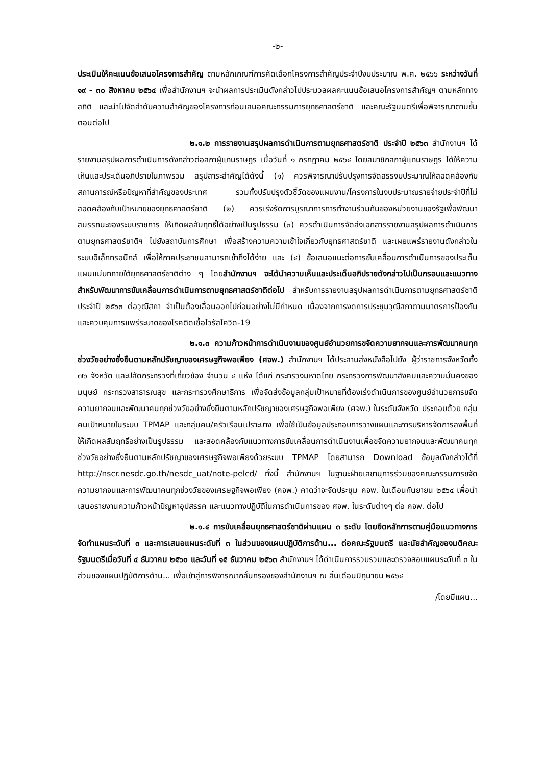-๒-
ประเมินให้คะแนนข้อเสนอโครงการสำคัญ ตามหลักเกณฑ์การคัดเลือกโครงการสำคัญประจำปีงบประมาณ พ.ศ. ๒๕๖๖ ระหว่างวันที่ ๑๙ - ๓๐ สิงหาคม ๒๕๖๔ เพื่อสำนักงานฯ จะนำผลการประเมินดังกล่าวไปประมวลผลคะแนนข้อเสนอโครงการสำคัญฯ ตามหลักทางสถิติ และนำไปจัดลำดับความสำคัญของโครงการก่อนเสนอคณะกรรมการยุทธศาสตร์ชาติ และคณะรัฐมนตรีเพื่อพิจารณาตามขั้นตอนต่อไป
๒.๑.๒ การรายงานสรุปผลการดำเนินการตามยุทธศาสตร์ชาติ ประจำปี ๒๕๖๓ สำนักงานฯ ได้รายงานสรุปผลการดำเนินการดังกล่าวต่อสภาผู้แทนราษฎร เมื่อวันที่ ๑ กรกฎาคม ๒๕๖๔ โดยสมาชิกสภาผู้แทนราษฎร ได้ให้ความเห็นและประเด็นอภิปรายในภาพรวม สรุปสาระสำคัญได้ดังนี้ (๑) ควรพิจารณาปรับปรุงการจัดสรรงบประมาณให้สอดคล้องกับสถานการณ์หรือปัญหาที่สำคัญของประเทศ รวมทั้งปรับปรุงตัวชี้วัดของแผนงาน/โครงการในงบประมาณรายจ่ายประจำปีที่ไม่สอดคล้องกับเป้าหมายของยุทธศาสตร์ชาติ (๒) ควรเร่งรัดการบูรณาการการทำงานร่วมกันของหน่วยงานของรัฐเพื่อพัฒนาสมรรถนะของระบบราชการ ให้เกิดผลสัมฤทธิ์ได้อย่างเป็นรูปธรรม (๓) ควรดำเนินการจัดส่งเอกสารรายงานสรุปผลการดำเนินการตามยุทธศาสตร์ชาติฯ ไปยังสถาบันการศึกษา เพื่อสร้างความความเข้าใจเกี่ยวกับยุทธศาสตร์ชาติ และเผยแพร่รายงานดังกล่าวในระบบอิเล็กทรอนิกส์ เพื่อให้ภาคประชาชนสามารถเข้าถึงได้ง่าย และ (๔) ข้อเสนอแนะต่อการขับเคลื่อนการดำเนินการของประเด็นแผนแม่บทภายใต้ยุทธศาสตร์ชาติต่าง ๆ โดยสำนักงานฯ จะได้นำความเห็นและประเด็นอภิปรายดังกล่าวไปเป็นกรอบและแนวทางสำหรับพัฒนาการขับเคลื่อนการดำเนินการตามยุทธศาสตร์ชาติต่อไป สำหรับการรายงานสรุปผลการดำเนินการตามยุทธศาสตร์ชาติ ประจำปี ๒๕๖๓ ต่อวุฒิสภา จำเป็นต้องเลื่อนออกไปก่อนอย่างไม่มีกำหนด เนื่องจากการงดการประชุมวุฒิสภาตามมาตรการป้องกันและควบคุมการแพร่ระบาดของโรคติดเชื้อไวรัสโควิด-19
๒.๑.๓ ความก้าวหน้าการดำเนินงานของศูนย์อำนวยการขจัดความยากจนและการพัฒนาคนทุกช่วงวัยอย่างยั่งยืนตามหลักปรัชญาของเศรษฐกิจพอเพียง (ศจพ.) สำนักงานฯ ได้ประสานส่งหนังสือไปยัง ผู้ว่าราชการจังหวัดทั้ง ๗๖ จังหวัด และปลัดกระทรวงที่เกี่ยวข้อง จำนวน ๔ แห่ง ได้แก่ กระทรวงมหาดไทย กระทรวงการพัฒนาสังคมและความมั่นคงของมนุษย์ กระทรวงสาธารณสุข และกระทรวงศึกษาธิการ เพื่อจัดส่งข้อมูลกลุ่มเป้าหมายที่ต้องเร่งดำเนินการของศูนย์อำนวยการขจัดความยากจนและพัฒนาคนทุกช่วงวัยอย่างยั่งยืนตามหลักปรัชญาของเศรษฐกิจพอเพียง (ศจพ.) ในระดับจังหวัด ประกอบด้วย กลุ่มคนเป้าหมายในระบบ TPMAP และกลุ่มคน/ครัวเรือนเปราะบาง เพื่อใช้เป็นข้อมูลประกอบการวางแผนและการบริหารจัดการลงพื้นที่ให้เกิดผลสัมฤทธิ์อย่างเป็นรูปธรรม และสอดคล้องกับแนวทางการขับเคลื่อนการดำเนินงานเพื่อขจัดความยากจนและพัฒนาคนทุกช่วงวัยอย่างยั่งยืนตามหลักปรัชญาของเศรษฐกิจพอเพียงด้วยระบบ TPMAP โดยสามารถ Download ข้อมูลดังกล่าวได้ที่ http://nscr.nesdc.go.th/nesdc_uat/note-pelcd/ ทั้งนี้ สำนักงานฯ ในฐานะฝ่ายเลขานุการร่วมของคณะกรรมการขจัดความยากจนและการพัฒนาคนทุกช่วงวัยของเศรษฐกิจพอเพียง (คจพ.) คาดว่าจะจัดประชุม คจพ. ในเดือนกันยายน ๒๕๖๔ เพื่อนำเสนอรายงานความก้าวหน้าปัญหาอุปสรรค และแนวทางปฏิบัติในการดำเนินการของ ศจพ. ในระดับต่างๆ ต่อ คจพ. ต่อไป
๒.๑.๔ การขับเคลื่อนยุทธศาสตร์ชาติผ่านแผน ๓ ระดับ โดยยึดหลักการตามคู่มือแนวทางการจัดทำแผนระดับที่ ๓ และการเสนอแผนระดับที่ ๓ ในส่วนของแผนปฏิบัติการด้าน... ต่อคณะรัฐมนตรี และนัยสำคัญของมติคณะรัฐมนตรีเมื่อวันที่ ๔ ธันวาคม ๒๕๖๐ และวันที่ ๑๕ ธันวาคม ๒๕๖๓ สำนักงานฯ ได้ดำเนินการรวบรวมและตรวจสอบแผนระดับที่ ๓ ในส่วนของแผนปฏิบัติการด้าน... เพื่อเข้าสู่การพิจารณากลั่นกรองของสำนักงานฯ ณ สิ้นเดือนมิถุนายน ๒๕๖๔
/โดยมีแผน...